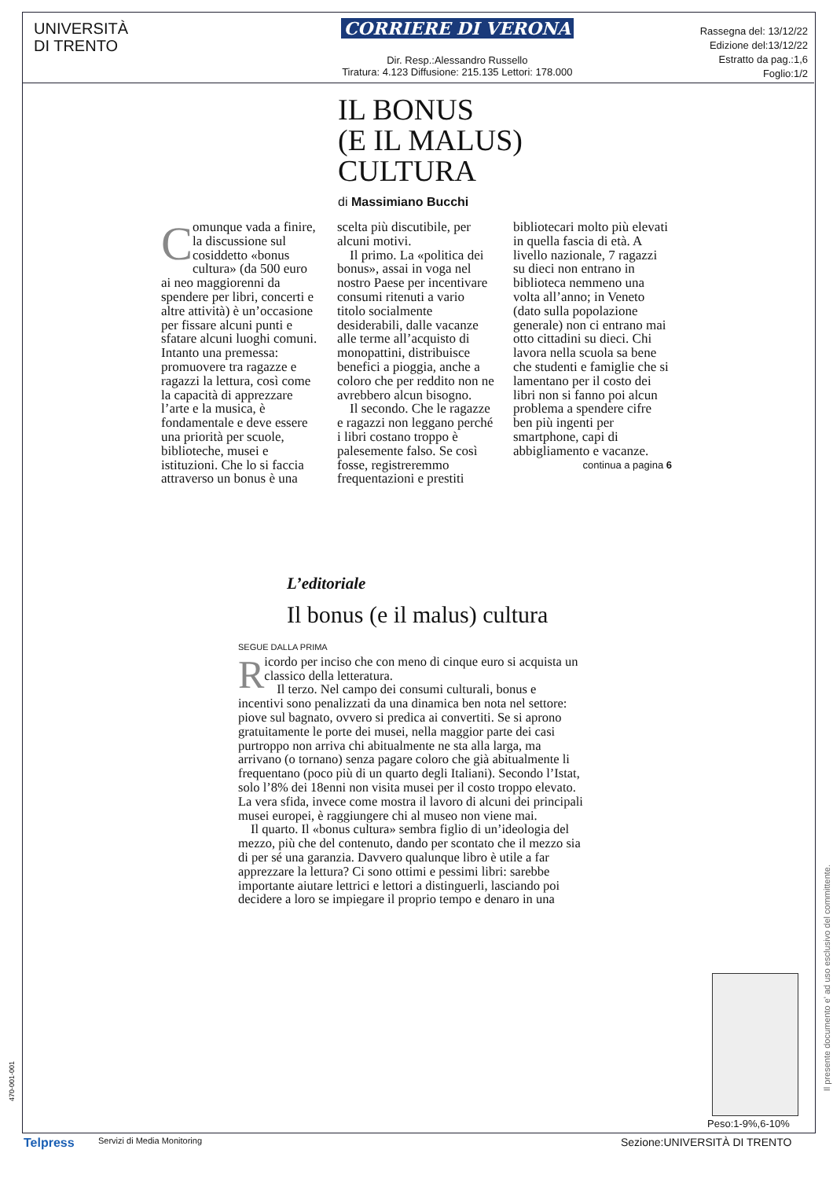UNIVERSITÀ
DI TRENTO
CORRIERE DI VERONA
Dir. Resp.:Alessandro Russello
Tiratura: 4.123 Diffusione: 215.135 Lettori: 178.000
Rassegna del: 13/12/22
Edizione del:13/12/22
Estratto da pag.:1,6
Foglio:1/2
IL BONUS
(E IL MALUS)
CULTURA
di Massimiano Bucchi
Comunque vada a finire, la discussione sul cosiddetto «bonus cultura» (da 500 euro ai neo maggiorenni da spendere per libri, concerti e altre attività) è un’occasione per fissare alcuni punti e sfatare alcuni luoghi comuni. Intanto una premessa: promuovere tra ragazze e ragazzi la lettura, così come la capacità di apprezzare l’arte e la musica, è fondamentale e deve essere una priorità per scuole, biblioteche, musei e istituzioni. Che lo si faccia attraverso un bonus è una scelta più discutibile, per alcuni motivi.
Il primo. La «politica dei bonus», assai in voga nel nostro Paese per incentivare consumi ritenuti a vario titolo socialmente desiderabili, dalle vacanze alle terme all’acquisto di monopattini, distribuisce benefici a pioggia, anche a coloro che per reddito non ne avrebbero alcun bisogno.
Il secondo. Che le ragazze e ragazzi non leggano perché i libri costano troppo è palesemente falso. Se così fosse, registreremmo frequentazioni e prestiti bibliotecari molto più elevati in quella fascia di età. A livello nazionale, 7 ragazzi su dieci non entrano in biblioteca nemmeno una volta all’anno; in Veneto (dato sulla popolazione generale) non ci entrano mai otto cittadini su dieci. Chi lavora nella scuola sa bene che studenti e famiglie che si lamentano per il costo dei libri non si fanno poi alcun problema a spendere cifre ben più ingenti per smartphone, capi di abbigliamento e vacanze.
continua a pagina 6
L’editoriale
Il bonus (e il malus) cultura
SEGUE DALLA PRIMA
Ricordo per inciso che con meno di cinque euro si acquista un classico della letteratura.
Il terzo. Nel campo dei consumi culturali, bonus e incentivi sono penalizzati da una dinamica ben nota nel settore: piove sul bagnato, ovvero si predica ai convertiti. Se si aprono gratuitamente le porte dei musei, nella maggior parte dei casi purtroppo non arriva chi abitualmente ne sta alla larga, ma arrivano (o tornano) senza pagare coloro che già abitualmente li frequentano (poco più di un quarto degli Italiani). Secondo l’Istat, solo l’8% dei 18enni non visita musei per il costo troppo elevato. La vera sfida, invece come mostra il lavoro di alcuni dei principali musei europei, è raggiungere chi al museo non viene mai.
Il quarto. Il «bonus cultura» sembra figlio di un’ideologia del mezzo, più che del contenuto, dando per scontato che il mezzo sia di per sé una garanzia. Davvero qualunque libro è utile a far apprezzare la lettura? Ci sono ottimi e pessimi libri: sarebbe importante aiutare lettrici e lettori a distinguerli, lasciando poi decidere a loro se impiegare il proprio tempo e denaro in una
Peso:1-9%,6-10%
Il presente documento e' ad uso esclusivo del committente.
470-001-001
Telpress Servizi di Media Monitoring Sezione:UNIVERSITÀ DI TRENTO